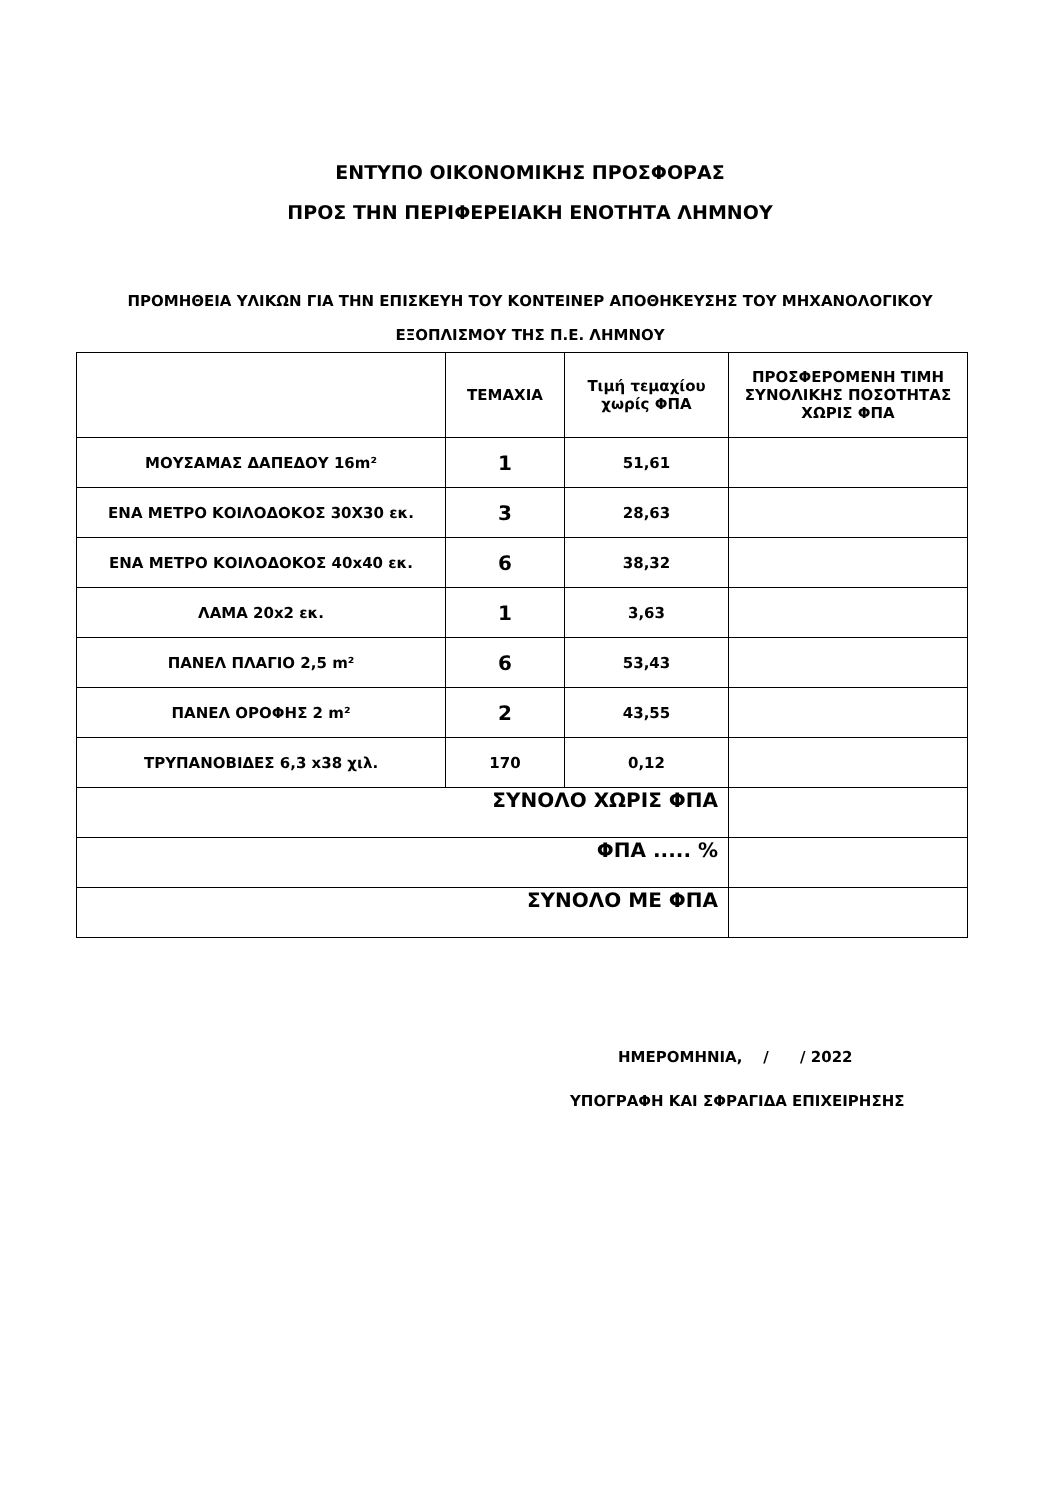ΕΝΤΥΠΟ ΟΙΚΟΝΟΜΙΚΗΣ ΠΡΟΣΦΟΡΑΣ
ΠΡΟΣ ΤΗΝ ΠΕΡΙΦΕΡΕΙΑΚΗ ΕΝΟΤΗΤΑ ΛΗΜΝΟΥ
ΠΡΟΜΗΘΕΙΑ ΥΛΙΚΩΝ ΓΙΑ ΤΗΝ ΕΠΙΣΚΕΥΗ ΤΟΥ ΚΟΝΤΕΙΝΕΡ ΑΠΟΘΗΚΕΥΣΗΣ ΤΟΥ ΜΗΧΑΝΟΛΟΓΙΚΟΥ
ΕΞΟΠΛΙΣΜΟΥ ΤΗΣ Π.Ε. ΛΗΜΝΟΥ
| | ΤΕΜΑΧΙΑ | Τιμή τεμαχίου χωρίς ΦΠΑ | ΠΡΟΣΦΕΡΟΜΕΝΗ ΤΙΜΗ ΣΥΝΟΛΙΚΗΣ ΠΟΣΟΤΗΤΑΣ ΧΩΡΙΣ ΦΠΑ |
| --- | --- | --- | --- |
| ΜΟΥΣΑΜΑΣ ΔΑΠΕΔΟΥ 16m² | 1 | 51,61 | |
| ΕΝΑ ΜΕΤΡΟ ΚΟΙΛΟΔΟΚΟΣ 30Χ30 εκ. | 3 | 28,63 | |
| ΕΝΑ ΜΕΤΡΟ ΚΟΙΛΟΔΟΚΟΣ 40x40 εκ. | 6 | 38,32 | |
| ΛΑΜΑ 20x2 εκ. | 1 | 3,63 | |
| ΠΑΝΕΛ ΠΛΑΓΙΟ 2,5 m² | 6 | 53,43 | |
| ΠΑΝΕΛ ΟΡΟΦΗΣ 2 m² | 2 | 43,55 | |
| ΤΡΥΠΑΝΟΒΙΔΕΣ 6,3 x38 χιλ. | 170 | 0,12 | |
| ΣΥΝΟΛΟ ΧΩΡΙΣ ΦΠΑ | | | |
| ΦΠΑ ..... % | | | |
| ΣΥΝΟΛΟ ΜΕ ΦΠΑ | | | |
ΗΜΕΡΟΜΗΝΙΑ, / / 2022
ΥΠΟΓΡΑΦΗ ΚΑΙ ΣΦΡΑΓΙΔΑ ΕΠΙΧΕΙΡΗΣΗΣ